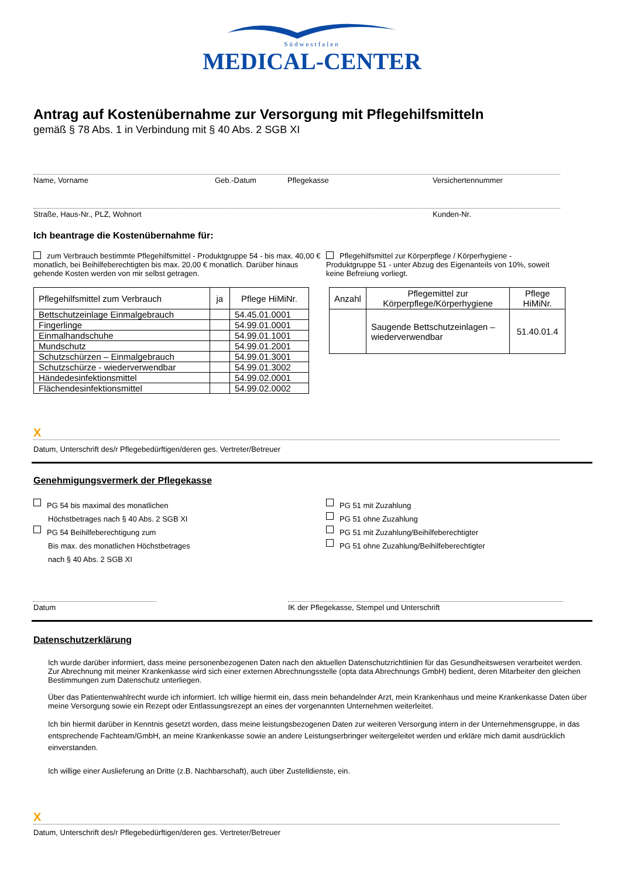Südwestfalen
MEDICAL-CENTER
Antrag auf Kostenübernahme zur Versorgung mit Pflegehilfsmitteln
gemäß § 78 Abs. 1 in Verbindung mit § 40 Abs. 2 SGB XI
Name, Vorname Geb.-Datum Pflegekasse Versichertennummer
Straße, Haus-Nr., PLZ, Wohnort Kunden-Nr.
Ich beantrage die Kostenübernahme für:
zum Verbrauch bestimmte Pflegehilfsmittel - Produktgruppe 54 - bis max. 40,00 € monatlich, bei Beihilfeberechtigten bis max. 20,00 € monatlich. Darüber hinaus gehende Kosten werden von mir selbst getragen.
Pflegehilfsmittel zur Körperpflege / Körperhygiene - Produktgruppe 51 - unter Abzug des Eigenanteils von 10%, soweit keine Befreiung vorliegt.
| Pflegehilfsmittel zum Verbrauch | ja | Pflege HiMiNr. |
| --- | --- | --- |
| Bettschutzeinlage Einmalgebrauch | | 54.45.01.0001 |
| Fingerlinge | | 54.99.01.0001 |
| Einmalhandschuhe | | 54.99.01.1001 |
| Mundschutz | | 54.99.01.2001 |
| Schutzschürzen – Einmalgebrauch | | 54.99.01.3001 |
| Schutzschürze - wiederverwendbar | | 54.99.01.3002 |
| Händedesinfektionsmittel | | 54.99.02.0001 |
| Flächendesinfektionsmittel | | 54.99.02.0002 |
| Anzahl | Pflegemittel zur Körperpflege/Körperhygiene | Pflege HiMiNr. |
| --- | --- | --- |
| | Saugende Bettschutzeinlagen – wiederverwendbar | 51.40.01.4 |
X
Datum, Unterschrift des/r Pflegebedürftigen/deren ges. Vertreter/Betreuer
Genehmigungsvermerk der Pflegekasse
PG 54 bis maximal des monatlichen
Höchstbetrages nach § 40 Abs. 2 SGB XI
PG 54 Beihilfeberechtigung zum
Bis max. des monatlichen Höchstbetrages
nach § 40 Abs. 2 SGB XI
PG 51 mit Zuzahlung
PG 51 ohne Zuzahlung
PG 51 mit Zuzahlung/Beihilfeberechtigter
PG 51 ohne Zuzahlung/Beihilfeberechtigter
Datum IK der Pflegekasse, Stempel und Unterschrift
Datenschutzerklärung
Ich wurde darüber informiert, dass meine personenbezogenen Daten nach den aktuellen Datenschutzrichtlinien für das Gesundheitswesen verarbeitet werden. Zur Abrechnung mit meiner Krankenkasse wird sich einer externen Abrechnungsstelle (opta data Abrechnungs GmbH) bedient, deren Mitarbeiter den gleichen Bestimmungen zum Datenschutz unterliegen.
Über das Patientenwahlrecht wurde ich informiert. Ich willige hiermit ein, dass mein behandelnder Arzt, mein Krankenhaus und meine Krankenkasse Daten über meine Versorgung sowie ein Rezept oder Entlassungsrezept an eines der vorgenannten Unternehmen weiterleitet.
Ich bin hiermit darüber in Kenntnis gesetzt worden, dass meine leistungsbezogenen Daten zur weiteren Versorgung intern in der Unternehmensgruppe, in das entsprechende Fachteam/GmbH, an meine Krankenkasse sowie an andere Leistungserbringer weitergeleitet werden und erkläre mich damit ausdrücklich einverstanden.
Ich willige einer Auslieferung an Dritte (z.B. Nachbarschaft), auch über Zustelldienste, ein.
X
Datum, Unterschrift des/r Pflegebedürftigen/deren ges. Vertreter/Betreuer